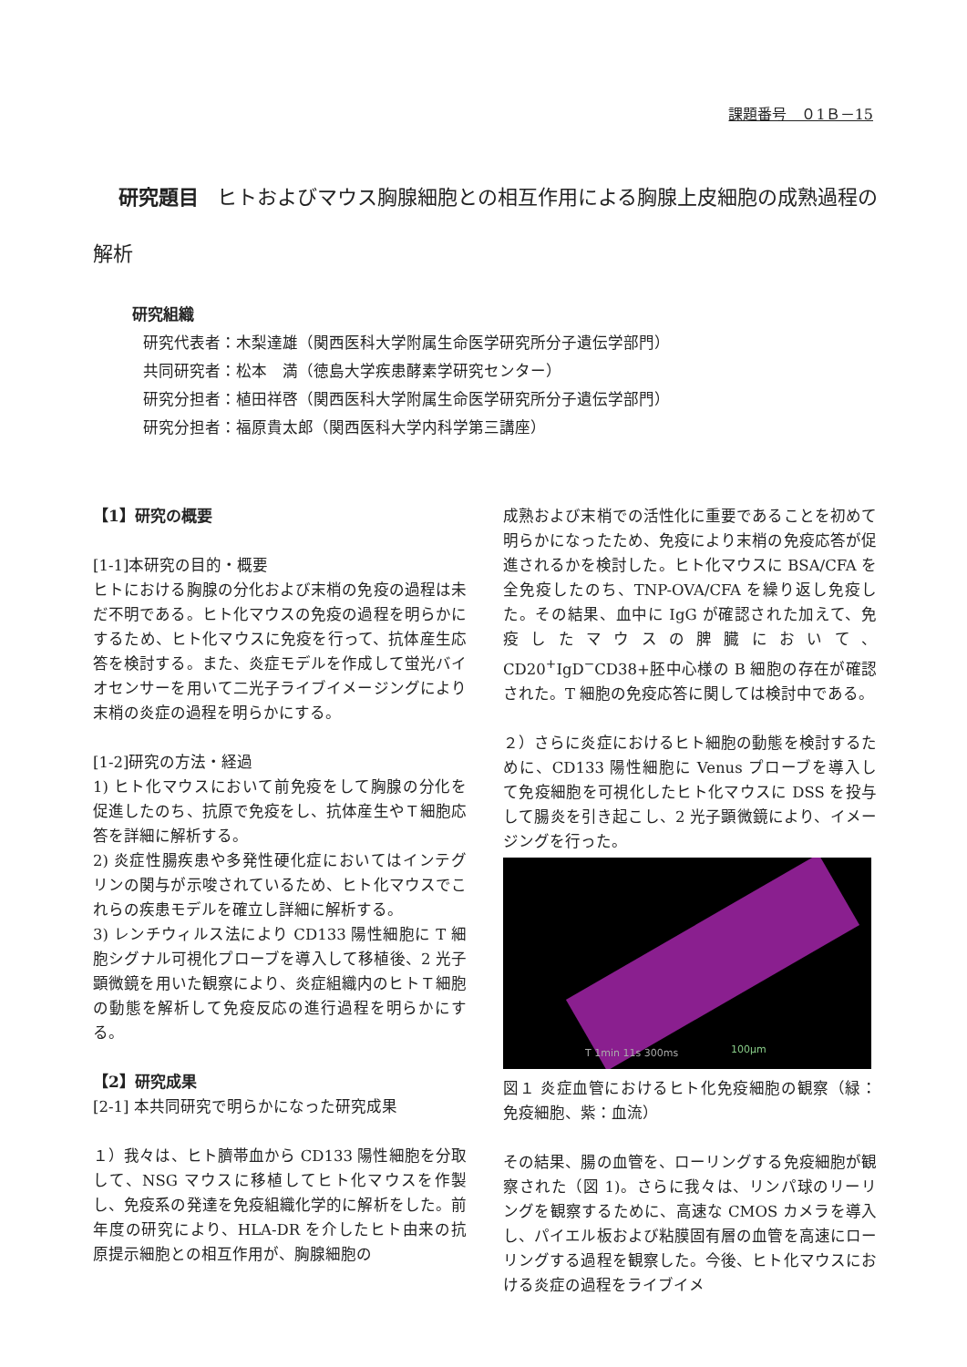課題番号　０1Ｂ－15
研究題目 ヒトおよびマウス胸腺細胞との相互作用による胸腺上皮細胞の成熟過程の解析
研究組織
研究代表者：木梨達雄（関西医科大学附属生命医学研究所分子遺伝学部門）
共同研究者：松本　満（徳島大学疾患酵素学研究センター）
研究分担者：植田祥啓（関西医科大学附属生命医学研究所分子遺伝学部門）
研究分担者：福原貴太郎（関西医科大学内科学第三講座）
【1】研究の概要
[1-1]本研究の目的・概要
ヒトにおける胸腺の分化および末梢の免疫の過程は未だ不明である。ヒト化マウスの免疫の過程を明らかにするため、ヒト化マウスに免疫を行って、抗体産生応答を検討する。また、炎症モデルを作成して蛍光バイオセンサーを用いて二光子ライブイメージングにより末梢の炎症の過程を明らかにする。
[1-2]研究の方法・経過
1) ヒト化マウスにおいて前免疫をして胸腺の分化を促進したのち、抗原で免疫をし、抗体産生やＴ細胞応答を詳細に解析する。
2) 炎症性腸疾患や多発性硬化症においてはインテグリンの関与が示唆されているため、ヒト化マウスでこれらの疾患モデルを確立し詳細に解析する。
3) レンチウィルス法により CD133 陽性細胞に T 細胞シグナル可視化プローブを導入して移植後、2 光子顕微鏡を用いた観察により、炎症組織内のヒトＴ細胞の動態を解析して免疫反応の進行過程を明らかにする。
【2】研究成果
[2-1] 本共同研究で明らかになった研究成果
１）我々は、ヒト臍帯血から CD133 陽性細胞を分取して、NSG マウスに移植してヒト化マウスを作製し、免疫系の発達を免疫組織化学的に解析をした。前年度の研究により、HLA-DR を介したヒト由来の抗原提示細胞との相互作用が、胸腺細胞の
成熟および末梢での活性化に重要であることを初めて明らかになったため、免疫により末梢の免疫応答が促進されるかを検討した。ヒト化マウスに BSA/CFA を全免疫したのち、TNP-OVA/CFA を繰り返し免疫した。その結果、血中に IgG が確認された加えて、免疫したマウスの脾臓において、CD20<sup>+</sup>IgD<sup>−</sup>CD38+胚中心様の B 細胞の存在が確認された。T 細胞の免疫応答に関しては検討中である。
２）さらに炎症におけるヒト細胞の動態を検討するために、CD133 陽性細胞に Venus プローブを導入して免疫細胞を可視化したヒト化マウスに DSS を投与して腸炎を引き起こし、2 光子顕微鏡により、イメージングを行った。
T 1min 11s 300ms 100μm
図１ 炎症血管におけるヒト化免疫細胞の観察（緑：免疫細胞、紫：血流）
その結果、腸の血管を、ローリングする免疫細胞が観察された（図 1)。さらに我々は、リンパ球のリーリングを観察するために、高速な CMOS カメラを導入し、パイエル板および粘膜固有層の血管を高速にローリングする過程を観察した。今後、ヒト化マウスにおける炎症の過程をライブイメ